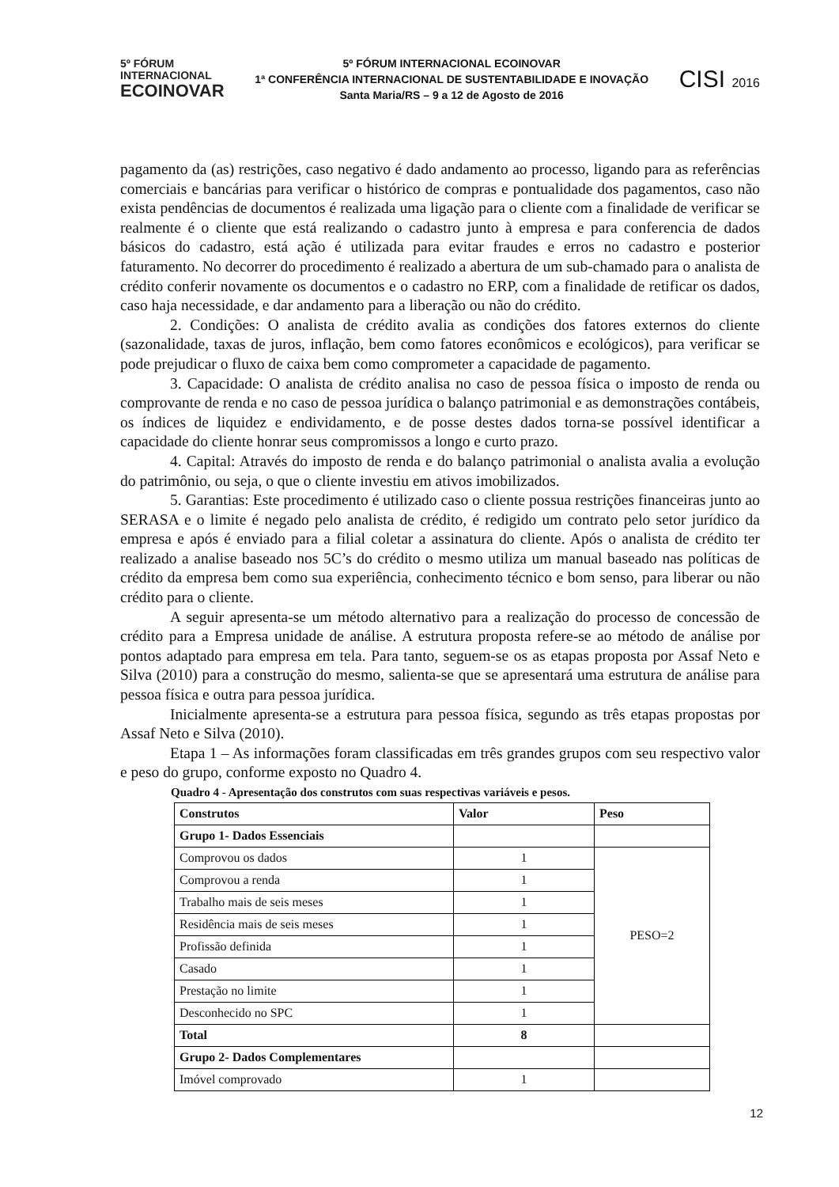5º FÓRUM
INTERNACIONAL
ECOINOVAR
5º FÓRUM INTERNACIONAL ECOINOVAR
1ª CONFERÊNCIA INTERNACIONAL DE SUSTENTABILIDADE E INOVAÇÃO
Santa Maria/RS – 9 a 12 de Agosto de 2016
CISI 2016
pagamento da (as) restrições, caso negativo é dado andamento ao processo, ligando para as referências comerciais e bancárias para verificar o histórico de compras e pontualidade dos pagamentos, caso não exista pendências de documentos é realizada uma ligação para o cliente com a finalidade de verificar se realmente é o cliente que está realizando o cadastro junto à empresa e para conferencia de dados básicos do cadastro, está ação é utilizada para evitar fraudes e erros no cadastro e posterior faturamento. No decorrer do procedimento é realizado a abertura de um sub-chamado para o analista de crédito conferir novamente os documentos e o cadastro no ERP, com a finalidade de retificar os dados, caso haja necessidade, e dar andamento para a liberação ou não do crédito.
2. Condições: O analista de crédito avalia as condições dos fatores externos do cliente (sazonalidade, taxas de juros, inflação, bem como fatores econômicos e ecológicos), para verificar se pode prejudicar o fluxo de caixa bem como comprometer a capacidade de pagamento.
3. Capacidade: O analista de crédito analisa no caso de pessoa física o imposto de renda ou comprovante de renda e no caso de pessoa jurídica o balanço patrimonial e as demonstrações contábeis, os índices de liquidez e endividamento, e de posse destes dados torna-se possível identificar a capacidade do cliente honrar seus compromissos a longo e curto prazo.
4. Capital: Através do imposto de renda e do balanço patrimonial o analista avalia a evolução do patrimônio, ou seja, o que o cliente investiu em ativos imobilizados.
5. Garantias: Este procedimento é utilizado caso o cliente possua restrições financeiras junto ao SERASA e o limite é negado pelo analista de crédito, é redigido um contrato pelo setor jurídico da empresa e após é enviado para a filial coletar a assinatura do cliente. Após o analista de crédito ter realizado a analise baseado nos 5C’s do crédito o mesmo utiliza um manual baseado nas políticas de crédito da empresa bem como sua experiência, conhecimento técnico e bom senso, para liberar ou não crédito para o cliente.
A seguir apresenta-se um método alternativo para a realização do processo de concessão de crédito para a Empresa unidade de análise. A estrutura proposta refere-se ao método de análise por pontos adaptado para empresa em tela. Para tanto, seguem-se os as etapas proposta por Assaf Neto e Silva (2010) para a construção do mesmo, salienta-se que se apresentará uma estrutura de análise para pessoa física e outra para pessoa jurídica.
Inicialmente apresenta-se a estrutura para pessoa física, segundo as três etapas propostas por Assaf Neto e Silva (2010).
Etapa 1 – As informações foram classificadas em três grandes grupos com seu respectivo valor e peso do grupo, conforme exposto no Quadro 4.
Quadro 4 - Apresentação dos construtos com suas respectivas variáveis e pesos.
| Construtos | Valor | Peso |
| --- | --- | --- |
| Grupo 1- Dados Essenciais | | |
| Comprovou os dados | 1 | PESO=2 |
| Comprovou a renda | 1 | |
| Trabalho mais de seis meses | 1 | |
| Residência mais de seis meses | 1 | |
| Profissão definida | 1 | |
| Casado | 1 | |
| Prestação no limite | 1 | |
| Desconhecido no SPC | 1 | |
| Total | 8 | |
| Grupo 2- Dados Complementares | | |
| Imóvel comprovado | 1 | |
12